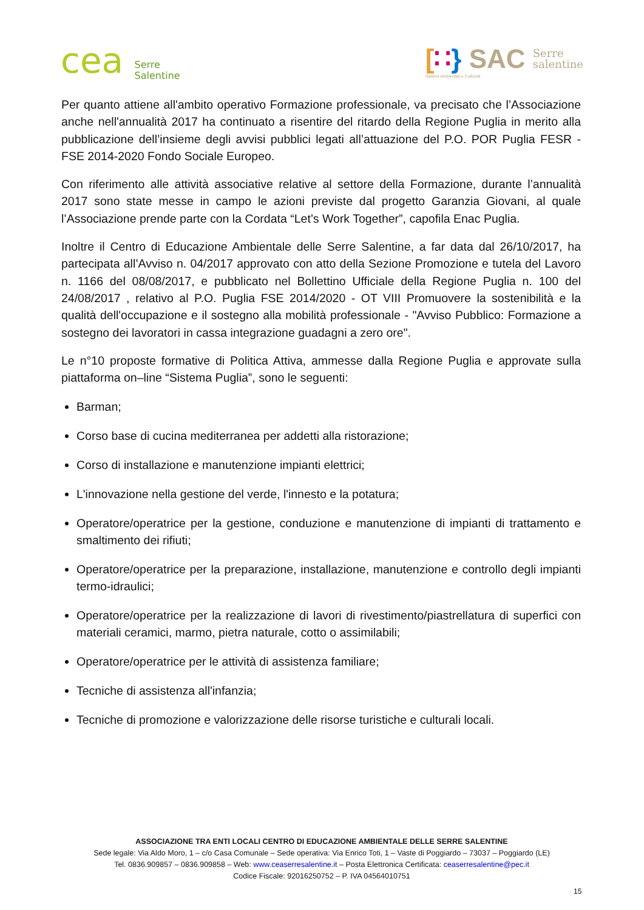cea Serre
Salentine
[∷} SAC Serre
salentine
Sistemi Ambientali e Culturali
Per quanto attiene all'ambito operativo Formazione professionale, va precisato che l’Associazione anche nell'annualità 2017 ha continuato a risentire del ritardo della Regione Puglia in merito alla pubblicazione dell’insieme degli avvisi pubblici legati all’attuazione del P.O. POR Puglia FESR - FSE 2014-2020 Fondo Sociale Europeo.
Con riferimento alle attività associative relative al settore della Formazione, durante l’annualità 2017 sono state messe in campo le azioni previste dal progetto Garanzia Giovani, al quale l’Associazione prende parte con la Cordata “Let’s Work Together”, capofila Enac Puglia.
Inoltre il Centro di Educazione Ambientale delle Serre Salentine, a far data dal 26/10/2017, ha partecipata all’Avviso n. 04/2017 approvato con atto della Sezione Promozione e tutela del Lavoro n. 1166 del 08/08/2017, e pubblicato nel Bollettino Ufficiale della Regione Puglia n. 100 del 24/08/2017 , relativo al P.O. Puglia FSE 2014/2020 - OT VIII Promuovere la sostenibilità e la qualità dell'occupazione e il sostegno alla mobilità professionale - "Avviso Pubblico: Formazione a sostegno dei lavoratori in cassa integrazione guadagni a zero ore".
Le n°10 proposte formative di Politica Attiva, ammesse dalla Regione Puglia e approvate sulla piattaforma on–line “Sistema Puglia”, sono le seguenti:
Barman;
Corso base di cucina mediterranea per addetti alla ristorazione;
Corso di installazione e manutenzione impianti elettrici;
L'innovazione nella gestione del verde, l'innesto e la potatura;
Operatore/operatrice per la gestione, conduzione e manutenzione di impianti di trattamento e smaltimento dei rifiuti;
Operatore/operatrice per la preparazione, installazione, manutenzione e controllo degli impianti termo-idraulici;
Operatore/operatrice per la realizzazione di lavori di rivestimento/piastrellatura di superfici con materiali ceramici, marmo, pietra naturale, cotto o assimilabili;
Operatore/operatrice per le attività di assistenza familiare;
Tecniche di assistenza all'infanzia;
Tecniche di promozione e valorizzazione delle risorse turistiche e culturali locali.
ASSOCIAZIONE TRA ENTI LOCALI CENTRO DI EDUCAZIONE AMBIENTALE DELLE SERRE SALENTINE
Sede legale: Via Aldo Moro, 1 – c/o Casa Comunale – Sede operativa: Via Enrico Toti, 1 – Vaste di Poggiardo – 73037 – Poggiardo (LE)
Tel. 0836.909857 – 0836.909858 – Web: www.ceaserresalentine.it – Posta Elettronica Certificata: ceaserresalentine@pec.it
Codice Fiscale: 92016250752 – P. IVA 04564010751
15